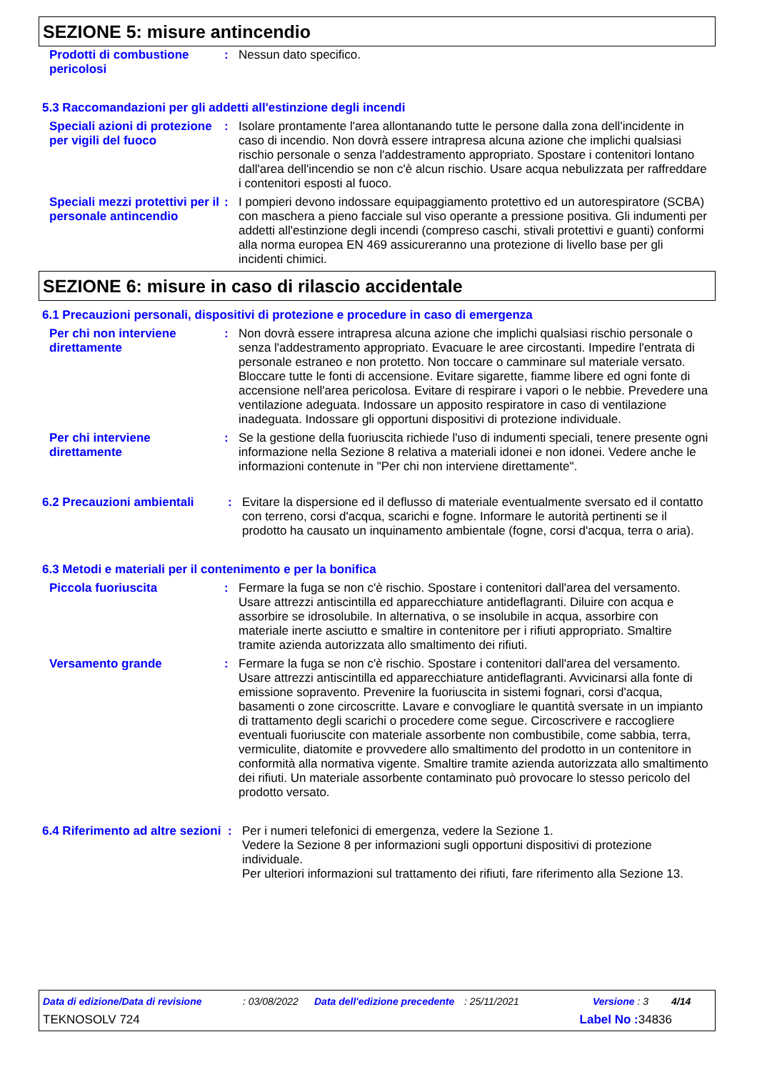SEZIONE 5: misure antincendio
Prodotti di combustione pericolosi
: Nessun dato specifico.
5.3 Raccomandazioni per gli addetti all'estinzione degli incendi
Speciali azioni di protezione per vigili del fuoco
: Isolare prontamente l'area allontanando tutte le persone dalla zona dell'incidente in caso di incendio. Non dovrà essere intrapresa alcuna azione che implichi qualsiasi rischio personale o senza l'addestramento appropriato. Spostare i contenitori lontano dall'area dell'incendio se non c'è alcun rischio. Usare acqua nebulizzata per raffreddare i contenitori esposti al fuoco.
Speciali mezzi protettivi per il personale antincendio
: I pompieri devono indossare equipaggiamento protettivo ed un autorespiratore (SCBA) con maschera a pieno facciale sul viso operante a pressione positiva. Gli indumenti per addetti all'estinzione degli incendi (compreso caschi, stivali protettivi e guanti) conformi alla norma europea EN 469 assicureranno una protezione di livello base per gli incidenti chimici.
SEZIONE 6: misure in caso di rilascio accidentale
6.1 Precauzioni personali, dispositivi di protezione e procedure in caso di emergenza
Per chi non interviene direttamente
: Non dovrà essere intrapresa alcuna azione che implichi qualsiasi rischio personale o senza l'addestramento appropriato. Evacuare le aree circostanti. Impedire l'entrata di personale estraneo e non protetto. Non toccare o camminare sul materiale versato. Bloccare tutte le fonti di accensione. Evitare sigarette, fiamme libere ed ogni fonte di accensione nell'area pericolosa. Evitare di respirare i vapori o le nebbie. Prevedere una ventilazione adeguata. Indossare un apposito respiratore in caso di ventilazione inadeguata. Indossare gli opportuni dispositivi di protezione individuale.
Per chi interviene direttamente
: Se la gestione della fuoriuscita richiede l'uso di indumenti speciali, tenere presente ogni informazione nella Sezione 8 relativa a materiali idonei e non idonei. Vedere anche le informazioni contenute in "Per chi non interviene direttamente".
6.2 Precauzioni ambientali
: Evitare la dispersione ed il deflusso di materiale eventualmente sversato ed il contatto con terreno, corsi d'acqua, scarichi e fogne. Informare le autorità pertinenti se il prodotto ha causato un inquinamento ambientale (fogne, corsi d'acqua, terra o aria).
6.3 Metodi e materiali per il contenimento e per la bonifica
Piccola fuoriuscita : Fermare la fuga se non c'è rischio. Spostare i contenitori dall'area del versamento. Usare attrezzi antiscintilla ed apparecchiature antideflagranti. Diluire con acqua e assorbire se idrosolubile. In alternativa, o se insolubile in acqua, assorbire con materiale inerte asciutto e smaltire in contenitore per i rifiuti appropriato. Smaltire tramite azienda autorizzata allo smaltimento dei rifiuti.
Versamento grande : Fermare la fuga se non c'è rischio. Spostare i contenitori dall'area del versamento. Usare attrezzi antiscintilla ed apparecchiature antideflagranti. Avvicinarsi alla fonte di emissione sopravento. Prevenire la fuoriuscita in sistemi fognari, corsi d'acqua, basamenti o zone circoscritte. Lavare e convogliare le quantità sversate in un impianto di trattamento degli scarichi o procedere come segue. Circoscrivere e raccogliere eventuali fuoriuscite con materiale assorbente non combustibile, come sabbia, terra, vermiculite, diatomite e provvedere allo smaltimento del prodotto in un contenitore in conformità alla normativa vigente. Smaltire tramite azienda autorizzata allo smaltimento dei rifiuti. Un materiale assorbente contaminato può provocare lo stesso pericolo del prodotto versato.
6.4 Riferimento ad altre sezioni
: Per i numeri telefonici di emergenza, vedere la Sezione 1.
Vedere la Sezione 8 per informazioni sugli opportuni dispositivi di protezione individuale.
Per ulteriori informazioni sul trattamento dei rifiuti, fare riferimento alla Sezione 13.
Data di edizione/Data di revisione: 03/08/2022 Data dell'edizione precedente: 25/11/2021 Versione : 3 4/14
TEKNOSOLV 724 Label No : 34836